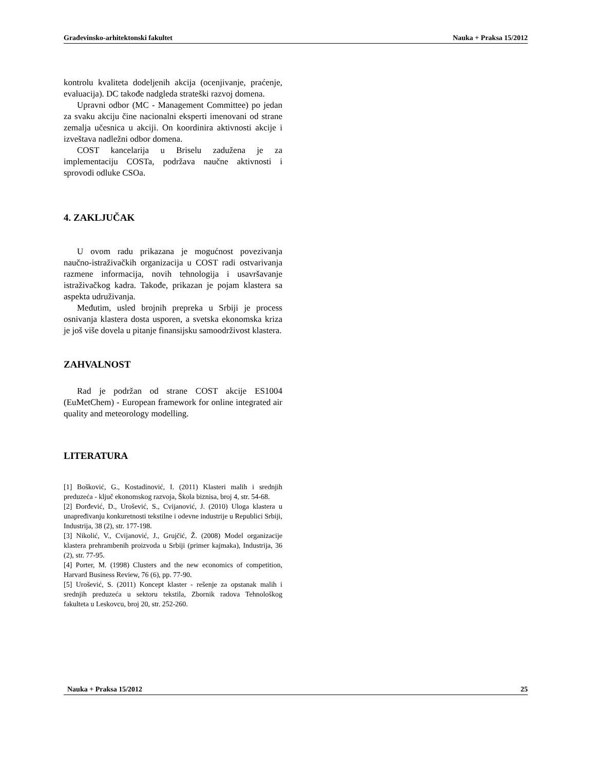Građevinsko-arhitektonski fakultet Nauka + Praksa 15/2012
kontrolu kvaliteta dodeljenih akcija (ocenjivanje, praćenje, evaluacija). DC takođe nadgleda strateški razvoj domena.
Upravni odbor (MC - Management Committee) po jedan za svaku akciju čine nacionalni eksperti imenovani od strane zemalja učesnica u akciji. On koordinira aktivnosti akcije i izveštava nadležni odbor domena.
COST kancelarija u Briselu zadužena je za implementaciju COSTa, podržava naučne aktivnosti i sprovodi odluke CSOa.
4. ZAKLJUČAK
U ovom radu prikazana je mogućnost povezivanja naučno-istraživačkih organizacija u COST radi ostvarivanja razmene informacija, novih tehnologija i usavršavanje istraživačkog kadra. Takođe, prikazan je pojam klastera sa aspekta udruživanja.
Međutim, usled brojnih prepreka u Srbiji je process osnivanja klastera dosta usporen, a svetska ekonomska kriza je još više dovela u pitanje finansijsku samoodrživost klastera.
ZAHVALNOST
Rad je podržan od strane COST akcije ES1004 (EuMetChem) - European framework for online integrated air quality and meteorology modelling.
LITERATURA
[1] Bošković, G., Kostadinović, I. (2011) Klasteri malih i srednjih preduzeća - ključ ekonomskog razvoja, Škola biznisa, broj 4, str. 54-68.
[2] Đorđević, D., Urošević, S., Cvijanović, J. (2010) Uloga klastera u unapređivanju konkuretnosti tekstilne i odevne industrije u Republici Srbiji, Industrija, 38 (2), str. 177-198.
[3] Nikolić, V., Cvijanović, J., Grujčić, Ž. (2008) Model organizacije klastera prehrambenih proizvoda u Srbiji (primer kajmaka), Industrija, 36 (2), str. 77-95.
[4] Porter, M. (1998) Clusters and the new economics of competition, Harvard Business Review, 76 (6), pp. 77-90.
[5] Urošević, S. (2011) Koncept klaster - rešenje za opstanak malih i srednjih preduzeća u sektoru tekstila, Zbornik radova Tehnološkog fakulteta u Leskovcu, broj 20, str. 252-260.
Nauka + Praksa 15/2012 25